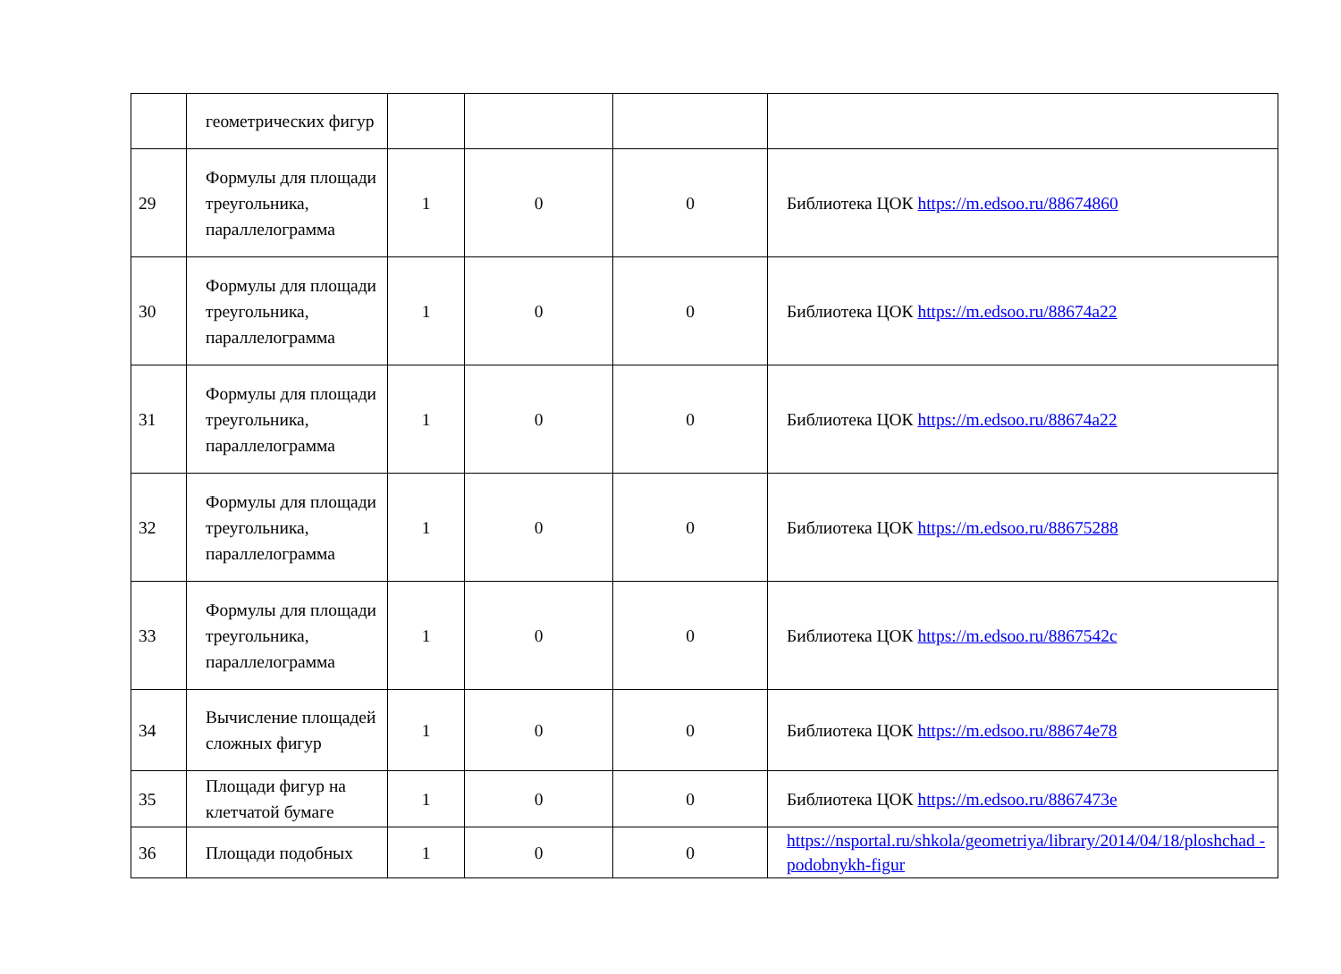| | геометрических фигур | | | | |
| 29 | Формулы для площади треугольника, параллелограмма | 1 | 0 | 0 | Библиотека ЦОК https://m.edsoo.ru/88674860 |
| 30 | Формулы для площади треугольника, параллелограмма | 1 | 0 | 0 | Библиотека ЦОК https://m.edsoo.ru/88674a22 |
| 31 | Формулы для площади треугольника, параллелограмма | 1 | 0 | 0 | Библиотека ЦОК https://m.edsoo.ru/88674a22 |
| 32 | Формулы для площади треугольника, параллелограмма | 1 | 0 | 0 | Библиотека ЦОК https://m.edsoo.ru/88675288 |
| 33 | Формулы для площади треугольника, параллелограмма | 1 | 0 | 0 | Библиотека ЦОК https://m.edsoo.ru/8867542c |
| 34 | Вычисление площадей сложных фигур | 1 | 0 | 0 | Библиотека ЦОК https://m.edsoo.ru/88674e78 |
| 35 | Площади фигур на клетчатой бумаге | 1 | 0 | 0 | Библиотека ЦОК https://m.edsoo.ru/8867473e |
| 36 | Площади подобных | 1 | 0 | 0 | https://nsportal.ru/shkola/geometriya/library/2014/04/18/ploshchad -podobnykh-figur |